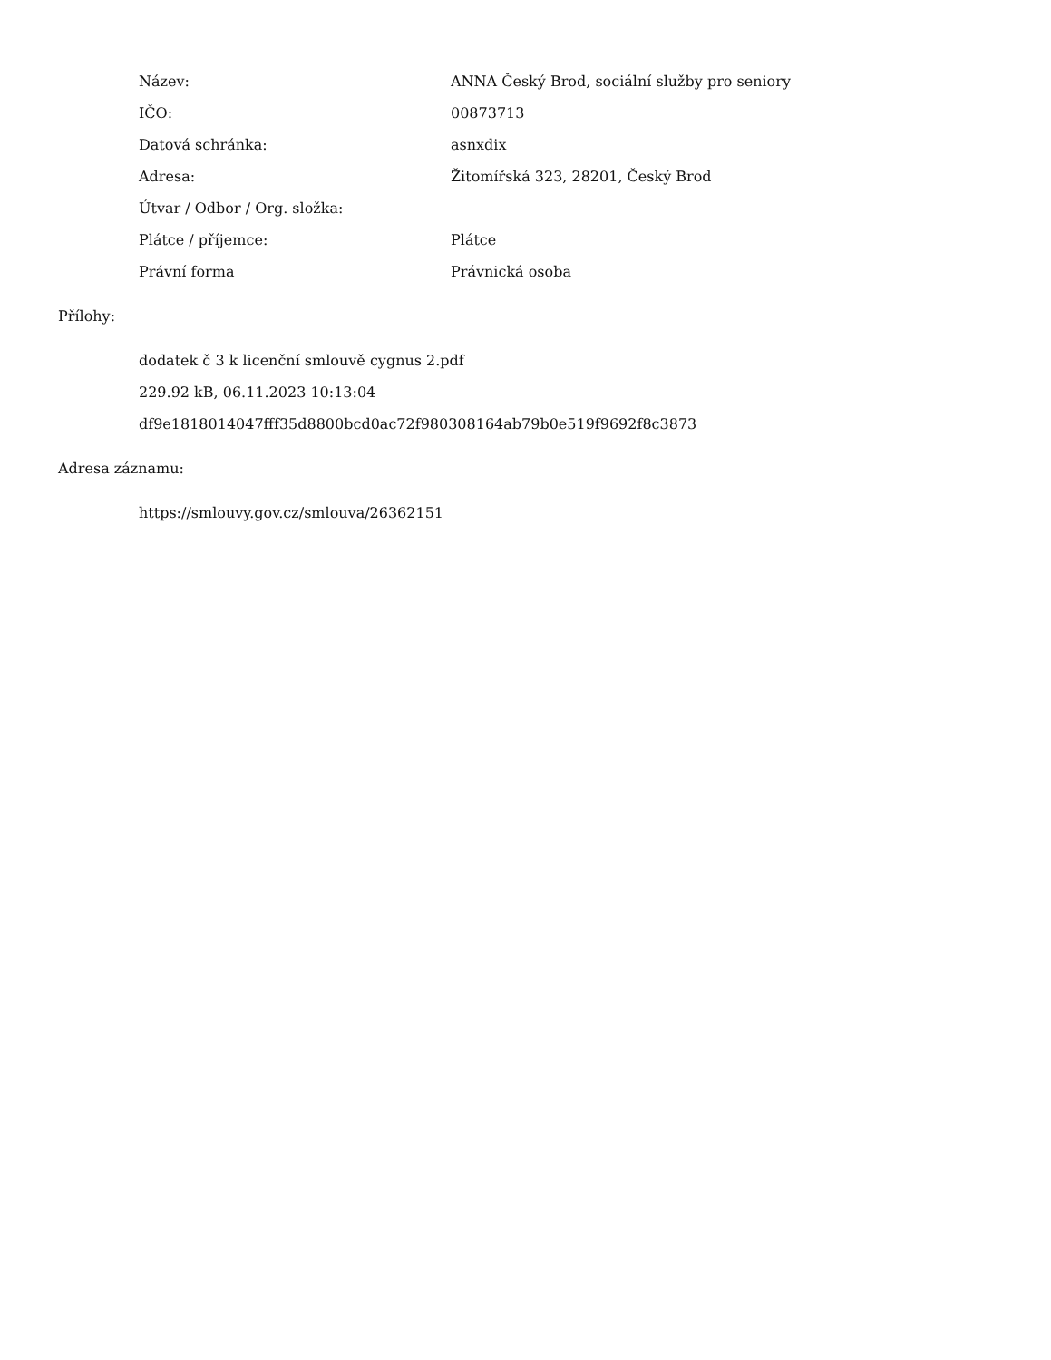| Název: | ANNA Český Brod, sociální služby pro seniory |
| IČO: | 00873713 |
| Datová schránka: | asnxdix |
| Adresa: | Žitomířská 323, 28201, Český Brod |
| Útvar / Odbor / Org. složka: | |
| Plátce / příjemce: | Plátce |
| Právní forma | Právnická osoba |
Přílohy:
dodatek č 3 k licenční smlouvě cygnus 2.pdf
229.92 kB, 06.11.2023 10:13:04
df9e1818014047fff35d8800bcd0ac72f980308164ab79b0e519f9692f8c3873
Adresa záznamu:
https://smlouvy.gov.cz/smlouva/26362151